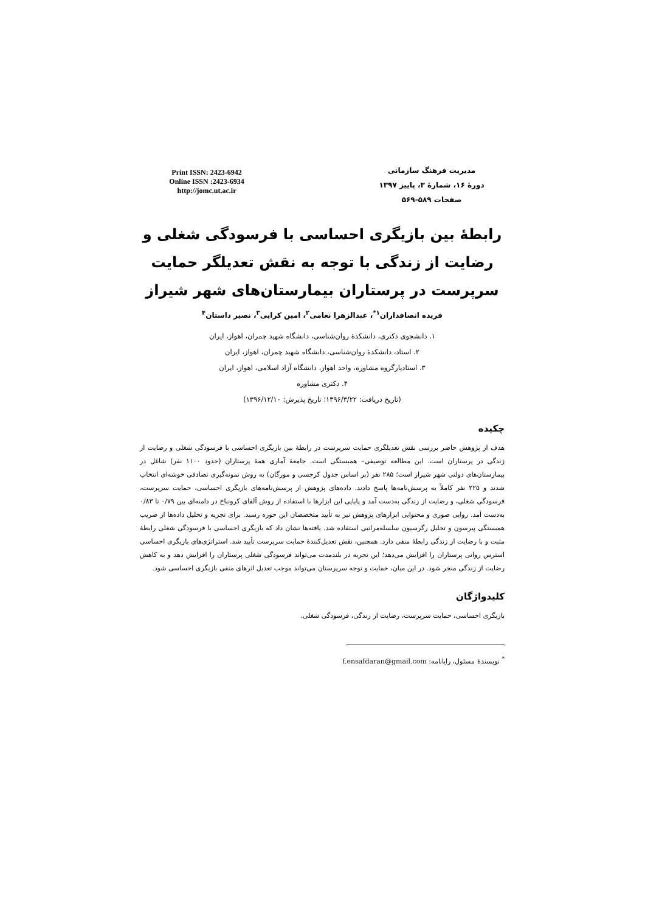مدیریت فرهنگ سازمانی
دورهٔ ۱۶، شمارهٔ ۳، پاییز ۱۳۹۷
صفحات ۵۸۹-۵۶۹
Print ISSN: 2423-6942
Online ISSN :2423-6934
http://jomc.ut.ac.ir
رابطهٔ بین بازیگری احساسی با فرسودگی شغلی و رضایت از زندگی با توجه به نقش تعدیلگر حمایت سرپرست در پرستاران بیمارستان‌های شهر شیراز
فریده انصافداران<sup>۱*</sup>، عبدالزهرا نعامی<sup>۲</sup>، امین کرایی<sup>۳</sup>، نصیر داستان<sup>۴</sup>
۱. دانشجوی دکتری، دانشکدهٔ روان‌شناسی، دانشگاه شهید چمران، اهواز، ایران
۲. استاد، دانشکدهٔ روان‌شناسی، دانشگاه شهید چمران، اهواز، ایران
۳. استادیارگروه مشاوره، واحد اهواز، دانشگاه آزاد اسلامی، اهواز، ایران
۴. دکتری مشاوره
(تاریخ دریافت: ۱۳۹۶/۳/۲۲؛ تاریخ پذیرش: ۱۳۹۶/۱۲/۱۰)
چکیده
هدف از پژوهش حاضر بررسی نقش تعدیلگری حمایت سرپرست در رابطهٔ بین بازیگری احساسی با فرسودگی شغلی و رضایت از زندگی در پرستاران است. این مطالعه توصیفی– همبستگی است. جامعهٔ آماری همهٔ پرستاران (حدود ۱۱۰۰ نفر) شاغل در بیمارستان‌های دولتی شهر شیراز است؛ ۲۸۵ نفر (بر اساس جدول کرجسی و مورگان) به روش نمونه‌گیری تصادفی خوشه‌ای انتخاب شدند و ۲۲۵ نفر کاملاً به پرسش‌نامه‌ها پاسخ دادند. داده‌های پژوهش از پرسش‌نامه‌های بازیگری احساسی، حمایت سرپرست، فرسودگی شغلی، و رضایت از زندگی به‌دست آمد و پایایی این ابزارها با استفاده از روش آلفای کرونباخ در دامنه‌ای بین ۰/۷۹ تا ۰/۸۳ به‌دست آمد. روایی صوری و محتوایی ابزارهای پژوهش نیز به تأیید متخصصان این حوزه رسید. برای تجزیه و تحلیل داده‌ها از ضریب همبستگی پیرسون و تحلیل رگرسیون سلسله‌مراتبی استفاده شد. یافته‌ها نشان داد که بازیگری احساسی با فرسودگی شغلی رابطهٔ مثبت و با رضایت از زندگی رابطهٔ منفی دارد. همچنین، نقش تعدیل‌کنندهٔ حمایت سرپرست تأیید شد. استراتژی‌های بازیگری احساسی استرس روانی پرستاران را افزایش می‌دهد؛ این تجربه در بلندمدت می‌تواند فرسودگی شغلی پرستاران را افزایش دهد و به کاهش رضایت از زندگی منجر شود. در این میان، حمایت و توجه سرپرستان می‌تواند موجب تعدیل اثرهای منفی بازیگری احساسی شود.
کلیدواژگان
بازیگری احساسی، حمایت سرپرست، رضایت از زندگی، فرسودگی شغلی.
<sup>*</sup> نویسندهٔ مسئول، رایانامه: f.ensafdaran@gmail.com